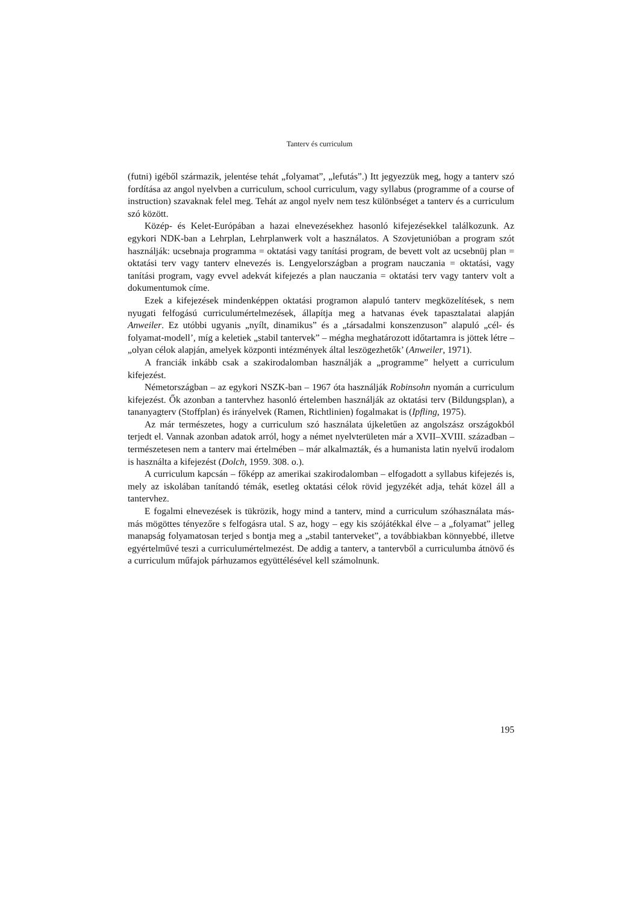Tanterv és curriculum
(futni) igéből származik, jelentése tehát „folyamat”, „lefutás”.) Itt jegyezzük meg, hogy a tanterv szó fordítása az angol nyelvben a curriculum, school curriculum, vagy syllabus (programme of a course of instruction) szavaknak felel meg. Tehát az angol nyelv nem tesz különbséget a tanterv és a curriculum szó között.
Közép- és Kelet-Európában a hazai elnevezésekhez hasonló kifejezésekkel talál­kozunk. Az egykori NDK-ban a Lehrplan, Lehrplanwerk volt a használatos. A Szov­jetunióban a program szót használják: ucsebnaja programma = oktatási vagy tanítási program, de bevett volt az ucsebnüj plan = oktatási terv vagy tanterv elnevezés is. Len­gyelországban a program nauczania = oktatási, vagy tanítási program, vagy evvel adek­vát kifejezés a plan nauczania = oktatási terv vagy tanterv volt a dokumentumok címe.
Ezek a kifejezések mindenképpen oktatási programon alapuló tanterv megköze­lítések, s nem nyugati felfogású curriculumértelmezések, állapítja meg a hatvanas évek tapasztalatai alapján Anweiler. Ez utóbbi ugyanis „nyílt, dinamikus” és a „társadalmi konszenzuson” alapuló „cél- és folyamat-modell’, míg a keletiek „stabil tantervek” – mégha meghatározott időtartamra is jöttek létre – „olyan célok alapján, amelyek közpon­ti intézmények által leszögezhetők’ (Anweiler, 1971).
A franciák inkább csak a szakirodalomban használják a „programme” helyett a curri­culum kifejezést.
Németországban – az egykori NSZK-ban – 1967 óta használják Robinsohn nyomán a curriculum kifejezést. Ők azonban a tantervhez hasonló értelemben használják az oktatá­si terv (Bildungsplan), a tananyagterv (Stoffplan) és irányelvek (Ramen, Richtlinien) fo­galmakat is (Ipfling, 1975).
Az már természetes, hogy a curriculum szó használata újkeletűen az angolszász or­szágokból terjedt el. Vannak azonban adatok arról, hogy a német nyelvterületen már a XVII–XVIII. században – természetesen nem a tanterv mai értelmében – már alkalmaz­ták, és a humanista latin nyelvű irodalom is használta a kifejezést (Dolch, 1959. 308. o.).
A curriculum kapcsán – főképp az amerikai szakirodalomban – elfogadott a syllabus kifejezés is, mely az iskolában tanítandó témák, esetleg oktatási célok rövid jegyzékét adja, tehát közel áll a tantervhez.
E fogalmi elnevezések is tükrözik, hogy mind a tanterv, mind a curriculum szó­használata más-más mögöttes tényezőre s felfogásra utal. S az, hogy – egy kis szójáték­kal élve – a „folyamat” jelleg manapság folyamatosan terjed s bontja meg a „stabil tan­terveket”, a továbbiakban könnyebbé, illetve egyértelművé teszi a curriculumértelme­zést. De addig a tanterv, a tantervből a curriculumba átnövő és a curriculum műfajok párhuzamos együttélésével kell számolnunk.
195